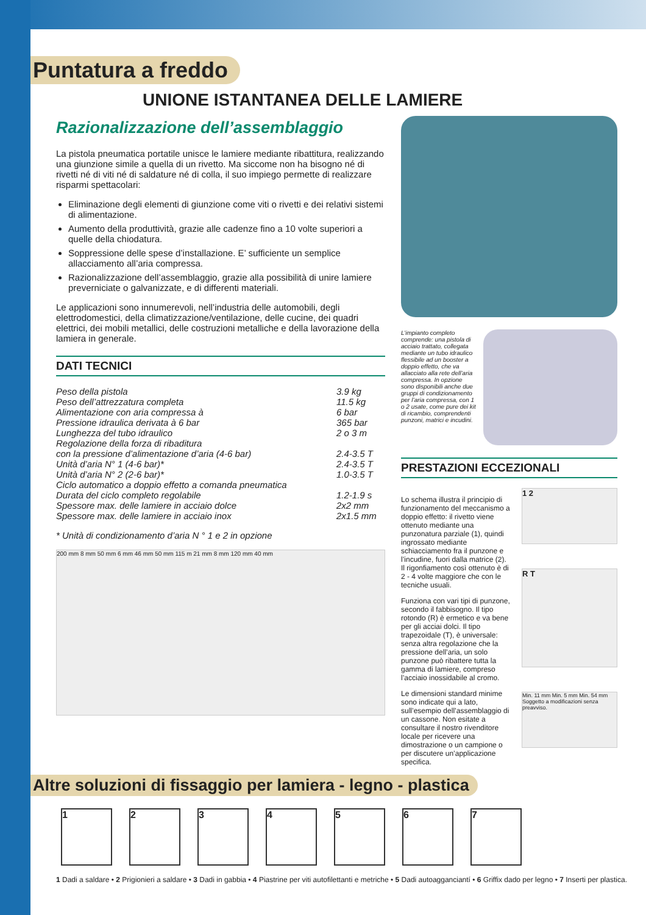Puntatura a freddo
UNIONE ISTANTANEA DELLE LAMIERE
Razionalizzazione dell’assemblaggio
La pistola pneumatica portatile unisce le lamiere mediante ribattitura, realizzando una giunzione simile a quella di un rivetto. Ma siccome non ha bisogno né di rivetti né di viti né di saldature né di colla, il suo impiego permette di realizzare risparmi spettacolari:
Eliminazione degli elementi di giunzione come viti o rivetti e dei relativi sistemi di alimentazione.
Aumento della produttività, grazie alle cadenze fino a 10 volte superiori a quelle della chiodatura.
Soppressione delle spese d’installazione. E’ sufficiente un semplice allacciamento all’aria compressa.
Razionalizzazione dell’assemblaggio, grazie alla possibilità di unire lamiere preverniciate o galvanizzate, e di differenti materiali.
Le applicazioni sono innumerevoli, nell’industria delle automobili, degli elettrodomestici, della climatizzazione/ventilazione, delle cucine, dei quadri elettrici, dei mobili metallici, delle costruzioni metalliche e della lavorazione della lamiera in generale.
DATI TECNICI
| Peso della pistola | 3.9 kg |
| Peso dell’attrezzatura completa | 11.5 kg |
| Alimentazione con aria compressa à | 6 bar |
| Pressione idraulica derivata à 6 bar | 365 bar |
| Lunghezza del tubo idraulico | 2 o 3 m |
| Regolazione della forza di ribaditura | |
| con la pressione d’alimentazione d’aria (4-6 bar) | 2.4-3.5 T |
| Unità d’aria N° 1 (4-6 bar)* | 2.4-3.5 T |
| Unità d’aria N° 2 (2-6 bar)* | 1.0-3.5 T |
| Ciclo automatico a doppio effetto a comanda pneumatica | |
| Durata del ciclo completo regolabile | 1.2-1.9 s |
| Spessore max. delle lamiere in acciaio dolce | 2x2 mm |
| Spessore max. delle lamiere in acciaio inox | 2x1.5 mm |
* Unità di condizionamento d’aria N ° 1 e 2 in opzione
200 mm 8 mm 50 mm 6 mm 46 mm 50 mm 115 m 21 mm 8 mm 120 mm 40 mm
L’impianto completo comprende: una pistola di acciaio trattato, collegata mediante un tubo idraulico flessibile ad un booster a doppio effetto, che va allacciato alla rete dell’aria compressa. In opzione sono disponibili anche due gruppi di condizionamento per l’aria compressa, con 1 o 2 usate, come pure dei kit di ricambio, comprendenti punzoni, matrici e incudini.
PRESTAZIONI ECCEZIONALI
Lo schema illustra il principio di funzionamento del meccanismo a doppio effetto: il rivetto viene ottenuto mediante una punzonatura parziale (1), quindi ingrossato mediante schiacciamento fra il punzone e l’incudine, fuori dalla matrice (2). Il rigonfiamento così ottenuto è di 2 - 4 volte maggiore che con le tecniche usuali.
Funziona con vari tipi di punzone, secondo il fabbisogno. Il tipo rotondo (R) è ermetico e va bene per gli acciai dolci. Il tipo trapezoidale (T), è universale: senza altra regolazione che la pressione dell’aria, un solo punzone può ribattere tutta la gamma di lamiere, compreso l’acciaio inossidabile al cromo.
Le dimensioni standard minime sono indicate qui a lato, sull’esempio dell’assemblaggio di un cassone. Non esitate a consultare il nostro rivenditore locale per ricevere una dimostrazione o un campione o per discutere un’applicazione specifica.
1 2
R T
Min. 11 mm Min. 5 mm Min. 54 mm Soggetto a modificazioni senza preavviso.
Altre soluzioni di fissaggio per lamiera - legno - plastica
1 2 3 4 5 6 7
1 Dadi a saldare • 2 Prigionieri a saldare • 3 Dadi in gabbia • 4 Piastrine per viti autofilettanti e metriche • 5 Dadi autoagganciantí • 6 Griffix dado per legno • 7 Inserti per plastica.